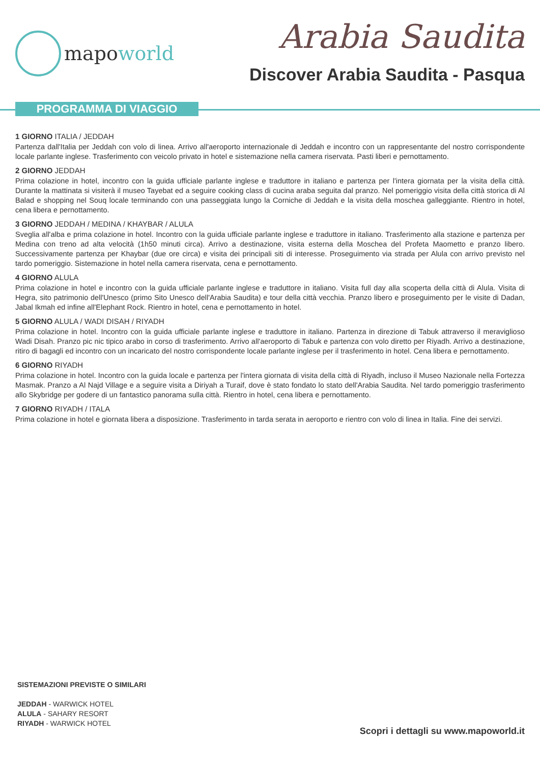mapoworld
Arabia Saudita
Discover Arabia Saudita - Pasqua
PROGRAMMA DI VIAGGIO
1 GIORNO ITALIA / JEDDAH
Partenza dall'Italia per Jeddah con volo di linea. Arrivo all'aeroporto internazionale di Jeddah e incontro con un rappresentante del nostro corrispondente locale parlante inglese. Trasferimento con veicolo privato in hotel e sistemazione nella camera riservata. Pasti liberi e pernottamento.
2 GIORNO JEDDAH
Prima colazione in hotel, incontro con la guida ufficiale parlante inglese e traduttore in italiano e partenza per l'intera giornata per la visita della città. Durante la mattinata si visiterà il museo Tayebat ed a seguire cooking class di cucina araba seguita dal pranzo. Nel pomeriggio visita della città storica di Al Balad e shopping nel Souq locale terminando con una passeggiata lungo la Corniche di Jeddah e la visita della moschea galleggiante. Rientro in hotel, cena libera e pernottamento.
3 GIORNO JEDDAH / MEDINA / KHAYBAR / ALULA
Sveglia all'alba e prima colazione in hotel. Incontro con la guida ufficiale parlante inglese e traduttore in italiano. Trasferimento alla stazione e partenza per Medina con treno ad alta velocità (1h50 minuti circa). Arrivo a destinazione, visita esterna della Moschea del Profeta Maometto e pranzo libero. Successivamente partenza per Khaybar (due ore circa) e visita dei principali siti di interesse. Proseguimento via strada per Alula con arrivo previsto nel tardo pomeriggio. Sistemazione in hotel nella camera riservata, cena e pernottamento.
4 GIORNO ALULA
Prima colazione in hotel e incontro con la guida ufficiale parlante inglese e traduttore in italiano. Visita full day alla scoperta della città di Alula. Visita di Hegra, sito patrimonio dell'Unesco (primo Sito Unesco dell'Arabia Saudita) e tour della città vecchia. Pranzo libero e proseguimento per le visite di Dadan, Jabal Ikmah ed infine all'Elephant Rock. Rientro in hotel, cena e pernottamento in hotel.
5 GIORNO ALULA / WADI DISAH / RIYADH
Prima colazione in hotel. Incontro con la guida ufficiale parlante inglese e traduttore in italiano. Partenza in direzione di Tabuk attraverso il meraviglioso Wadi Disah. Pranzo pic nic tipico arabo in corso di trasferimento. Arrivo all'aeroporto di Tabuk e partenza con volo diretto per Riyadh. Arrivo a destinazione, ritiro di bagagli ed incontro con un incaricato del nostro corrispondente locale parlante inglese per il trasferimento in hotel. Cena libera e pernottamento.
6 GIORNO RIYADH
Prima colazione in hotel. Incontro con la guida locale e partenza per l'intera giornata di visita della città di Riyadh, incluso il Museo Nazionale nella Fortezza Masmak. Pranzo a Al Najd Village e a seguire visita a Diriyah a Turaif, dove è stato fondato lo stato dell'Arabia Saudita. Nel tardo pomeriggio trasferimento allo Skybridge per godere di un fantastico panorama sulla città. Rientro in hotel, cena libera e pernottamento.
7 GIORNO RIYADH / ITALA
Prima colazione in hotel e giornata libera a disposizione. Trasferimento in tarda serata in aeroporto e rientro con volo di linea in Italia. Fine dei servizi.
SISTEMAZIONI PREVISTE O SIMILARI
JEDDAH - WARWICK HOTEL
ALULA - SAHARY RESORT
RIYADH - WARWICK HOTEL
Scopri i dettagli su www.mapoworld.it